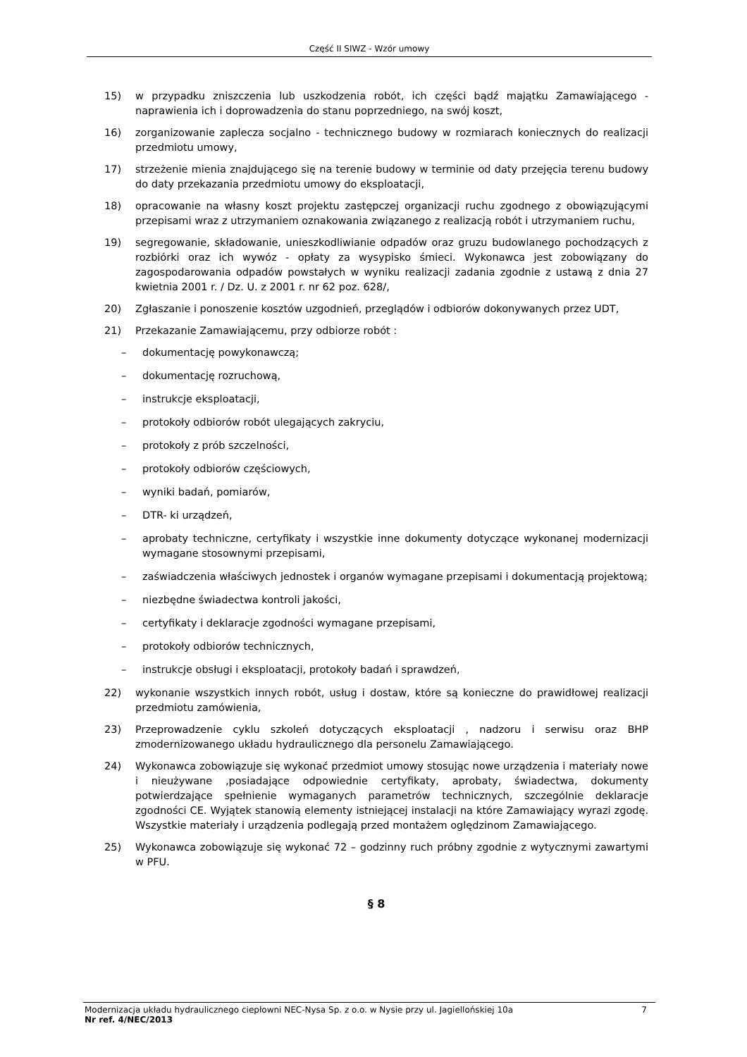Część II SIWZ - Wzór umowy
15) w przypadku zniszczenia lub uszkodzenia robót, ich części bądź majątku Zamawiającego - naprawienia ich i doprowadzenia do stanu poprzedniego, na swój koszt,
16) zorganizowanie zaplecza socjalno - technicznego budowy w rozmiarach koniecznych do realizacji przedmiotu umowy,
17) strzeżenie mienia znajdującego się na terenie budowy w terminie od daty przejęcia terenu budowy do daty przekazania przedmiotu umowy do eksploatacji,
18) opracowanie na własny koszt projektu zastępczej organizacji ruchu zgodnego z obowiązującymi przepisami wraz z utrzymaniem oznakowania związanego z realizacją robót i utrzymaniem ruchu,
19) segregowanie, składowanie, unieszkodliwianie odpadów oraz gruzu budowlanego pochodzących z rozbiórki oraz ich wywóz - opłaty za wysypisko śmieci. Wykonawca jest zobowiązany do zagospodarowania odpadów powstałych w wyniku realizacji zadania zgodnie z ustawą z dnia 27 kwietnia 2001 r. / Dz. U. z 2001 r. nr 62 poz. 628/,
20) Zgłaszanie i ponoszenie kosztów uzgodnień, przeglądów i odbiorów dokonywanych przez UDT,
21) Przekazanie Zamawiającemu, przy odbiorze robót :
– dokumentację powykonawczą;
– dokumentację rozruchową,
– instrukcje eksploatacji,
– protokoły odbiorów robót ulegających zakryciu,
– protokoły z prób szczelności,
– protokoły odbiorów częściowych,
– wyniki badań, pomiarów,
– DTR- ki urządzeń,
– aprobaty techniczne, certyfikaty i wszystkie inne dokumenty dotyczące wykonanej modernizacji wymagane stosownymi przepisami,
– zaświadczenia właściwych jednostek i organów wymagane przepisami i dokumentacją projektową;
– niezbędne świadectwa kontroli jakości,
– certyfikaty i deklaracje zgodności wymagane przepisami,
– protokoły odbiorów technicznych,
– instrukcje obsługi i eksploatacji, protokoły badań i sprawdzeń,
22) wykonanie wszystkich innych robót, usług i dostaw, które są konieczne do prawidłowej realizacji przedmiotu zamówienia,
23) Przeprowadzenie cyklu szkoleń dotyczących eksploatacji , nadzoru i serwisu oraz BHP zmodernizowanego układu hydraulicznego dla personelu Zamawiającego.
24) Wykonawca zobowiązuje się wykonać przedmiot umowy stosując nowe urządzenia i materiały nowe i nieużywane ,posiadające odpowiednie certyfikaty, aprobaty, świadectwa, dokumenty potwierdzające spełnienie wymaganych parametrów technicznych, szczególnie deklaracje zgodności CE. Wyjątek stanowią elementy istniejącej instalacji na które Zamawiający wyrazi zgodę. Wszystkie materiały i urządzenia podlegają przed montażem oględzinom Zamawiającego.
25) Wykonawca zobowiązuje się wykonać 72 – godzinny ruch próbny zgodnie z wytycznymi zawartymi w PFU.
§ 8
Modernizacja układu hydraulicznego ciepłowni NEC-Nysa Sp. z o.o. w Nysie przy ul. Jagiellońskiej 10a 7
Nr ref. 4/NEC/2013